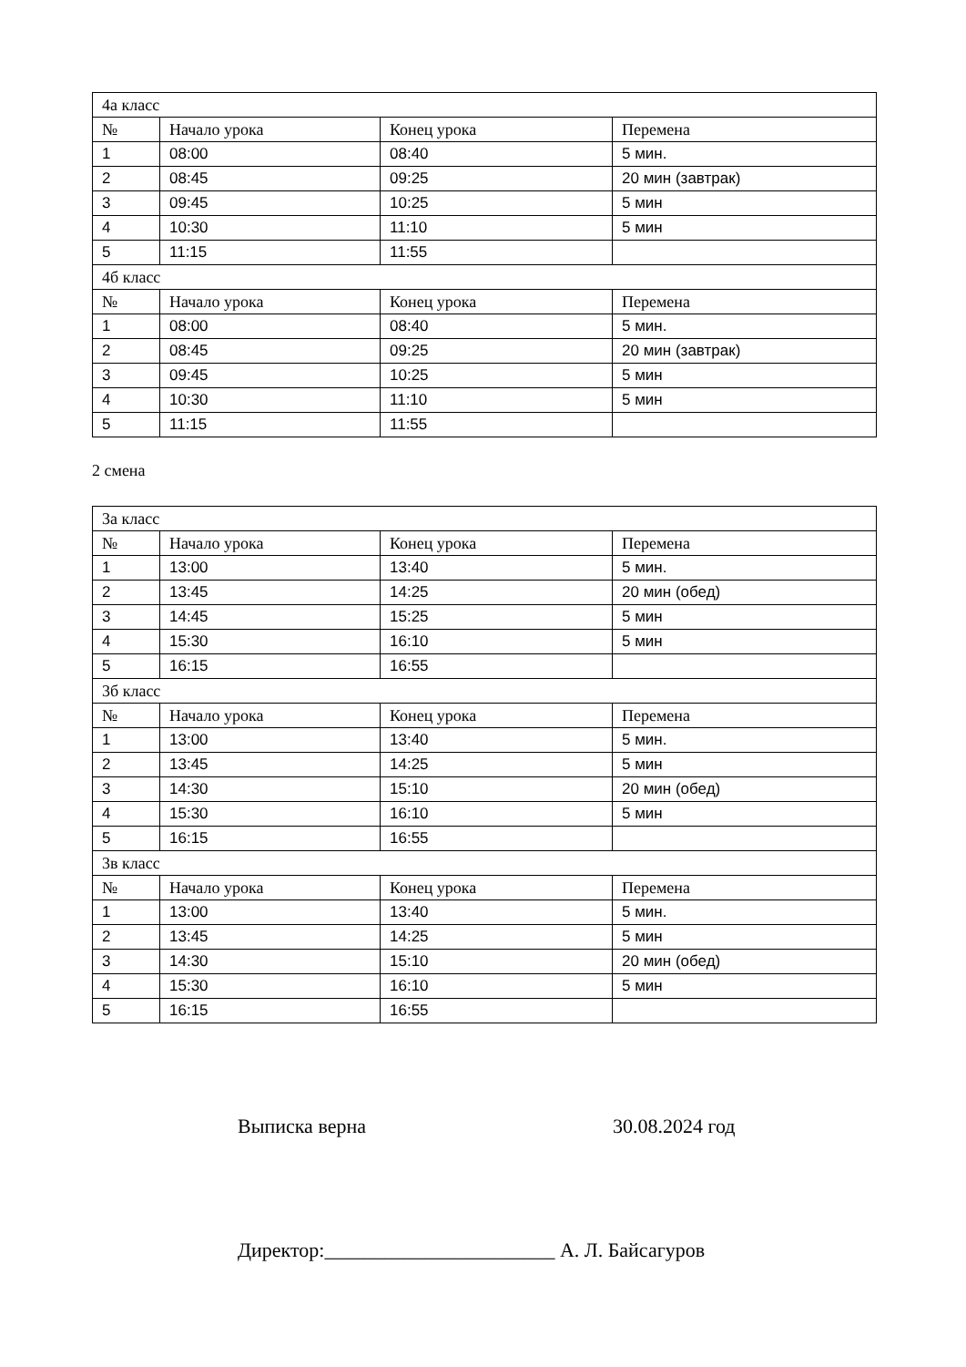| 4а класс | | | |
| № | Начало урока | Конец урока | Перемена |
| 1 | 08:00 | 08:40 | 5 мин. |
| 2 | 08:45 | 09:25 | 20 мин (завтрак) |
| 3 | 09:45 | 10:25 | 5 мин |
| 4 | 10:30 | 11:10 | 5 мин |
| 5 | 11:15 | 11:55 | |
| 4б класс | | | |
| № | Начало урока | Конец урока | Перемена |
| 1 | 08:00 | 08:40 | 5 мин. |
| 2 | 08:45 | 09:25 | 20 мин (завтрак) |
| 3 | 09:45 | 10:25 | 5 мин |
| 4 | 10:30 | 11:10 | 5 мин |
| 5 | 11:15 | 11:55 | |
2 смена
| 3а класс | | | |
| № | Начало урока | Конец урока | Перемена |
| 1 | 13:00 | 13:40 | 5 мин. |
| 2 | 13:45 | 14:25 | 20 мин (обед) |
| 3 | 14:45 | 15:25 | 5 мин |
| 4 | 15:30 | 16:10 | 5 мин |
| 5 | 16:15 | 16:55 | |
| 3б класс | | | |
| № | Начало урока | Конец урока | Перемена |
| 1 | 13:00 | 13:40 | 5 мин. |
| 2 | 13:45 | 14:25 | 5 мин |
| 3 | 14:30 | 15:10 | 20 мин (обед) |
| 4 | 15:30 | 16:10 | 5 мин |
| 5 | 16:15 | 16:55 | |
| 3в класс | | | |
| № | Начало урока | Конец урока | Перемена |
| 1 | 13:00 | 13:40 | 5 мин. |
| 2 | 13:45 | 14:25 | 5 мин |
| 3 | 14:30 | 15:10 | 20 мин (обед) |
| 4 | 15:30 | 16:10 | 5 мин |
| 5 | 16:15 | 16:55 | |
Выписка верна 30.08.2024 год
Директор:_______________________ А. Л. Байсагуров